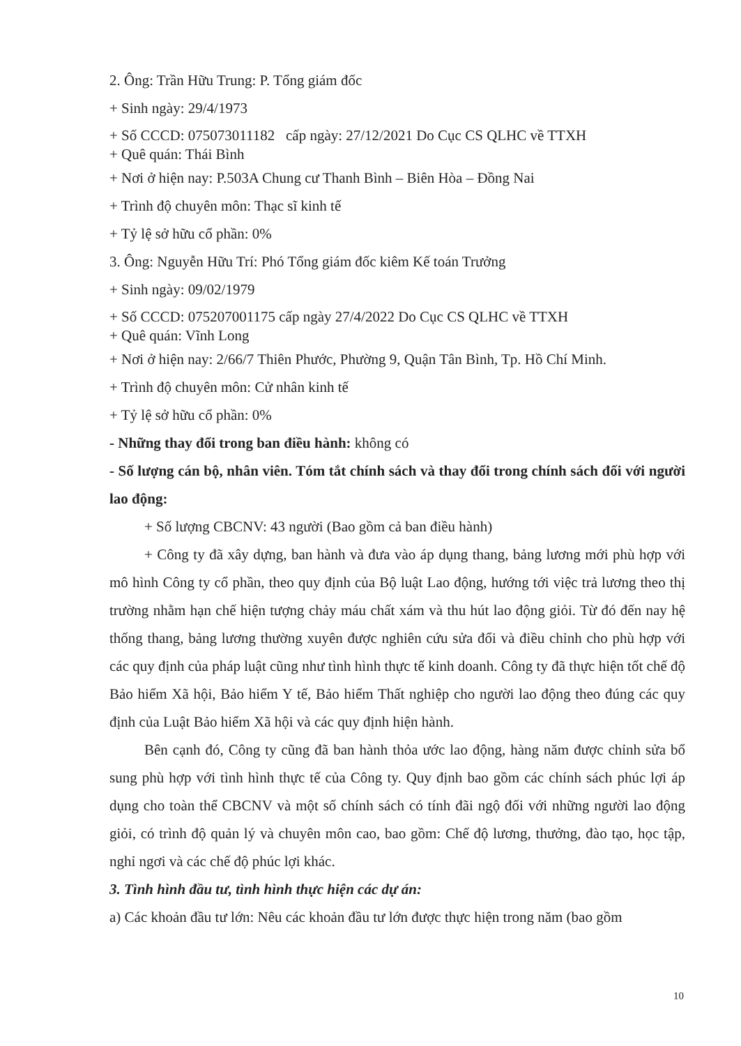2. Ông: Trần Hữu Trung: P. Tổng giám đốc
+ Sinh ngày: 29/4/1973
+ Số CCCD: 075073011182 cấp ngày: 27/12/2021 Do Cục CS QLHC về TTXH
+ Quê quán: Thái Bình
+ Nơi ở hiện nay: P.503A Chung cư Thanh Bình – Biên Hòa – Đồng Nai
+ Trình độ chuyên môn: Thạc sĩ kinh tế
+ Tỷ lệ sở hữu cổ phần: 0%
3. Ông: Nguyễn Hữu Trí: Phó Tổng giám đốc kiêm Kế toán Trưởng
+ Sinh ngày: 09/02/1979
+ Số CCCD: 075207001175 cấp ngày 27/4/2022 Do Cục CS QLHC về TTXH
+ Quê quán: Vĩnh Long
+ Nơi ở hiện nay: 2/66/7 Thiên Phước, Phường 9, Quận Tân Bình, Tp. Hồ Chí Minh.
+ Trình độ chuyên môn: Cử nhân kinh tế
+ Tỷ lệ sở hữu cổ phần: 0%
- Những thay đổi trong ban điều hành: không có
- Số lượng cán bộ, nhân viên. Tóm tắt chính sách và thay đổi trong chính sách đối với người lao động:
+ Số lượng CBCNV: 43 người (Bao gồm cả ban điều hành)
+ Công ty đã xây dựng, ban hành và đưa vào áp dụng thang, bảng lương mới phù hợp với mô hình Công ty cổ phần, theo quy định của Bộ luật Lao động, hướng tới việc trả lương theo thị trường nhằm hạn chế hiện tượng chảy máu chất xám và thu hút lao động giỏi. Từ đó đến nay hệ thống thang, bảng lương thường xuyên được nghiên cứu sửa đổi và điều chỉnh cho phù hợp với các quy định của pháp luật cũng như tình hình thực tế kinh doanh. Công ty đã thực hiện tốt chế độ Bảo hiểm Xã hội, Bảo hiểm Y tế, Bảo hiểm Thất nghiệp cho người lao động theo đúng các quy định của Luật Bảo hiểm Xã hội và các quy định hiện hành.
Bên cạnh đó, Công ty cũng đã ban hành thỏa ước lao động, hàng năm được chỉnh sửa bổ sung phù hợp với tình hình thực tế của Công ty. Quy định bao gồm các chính sách phúc lợi áp dụng cho toàn thể CBCNV và một số chính sách có tính đãi ngộ đối với những người lao động giỏi, có trình độ quản lý và chuyên môn cao, bao gồm: Chế độ lương, thưởng, đào tạo, học tập, nghỉ ngơi và các chế độ phúc lợi khác.
3. Tình hình đầu tư, tình hình thực hiện các dự án:
a) Các khoản đầu tư lớn: Nêu các khoản đầu tư lớn được thực hiện trong năm (bao gồm
10